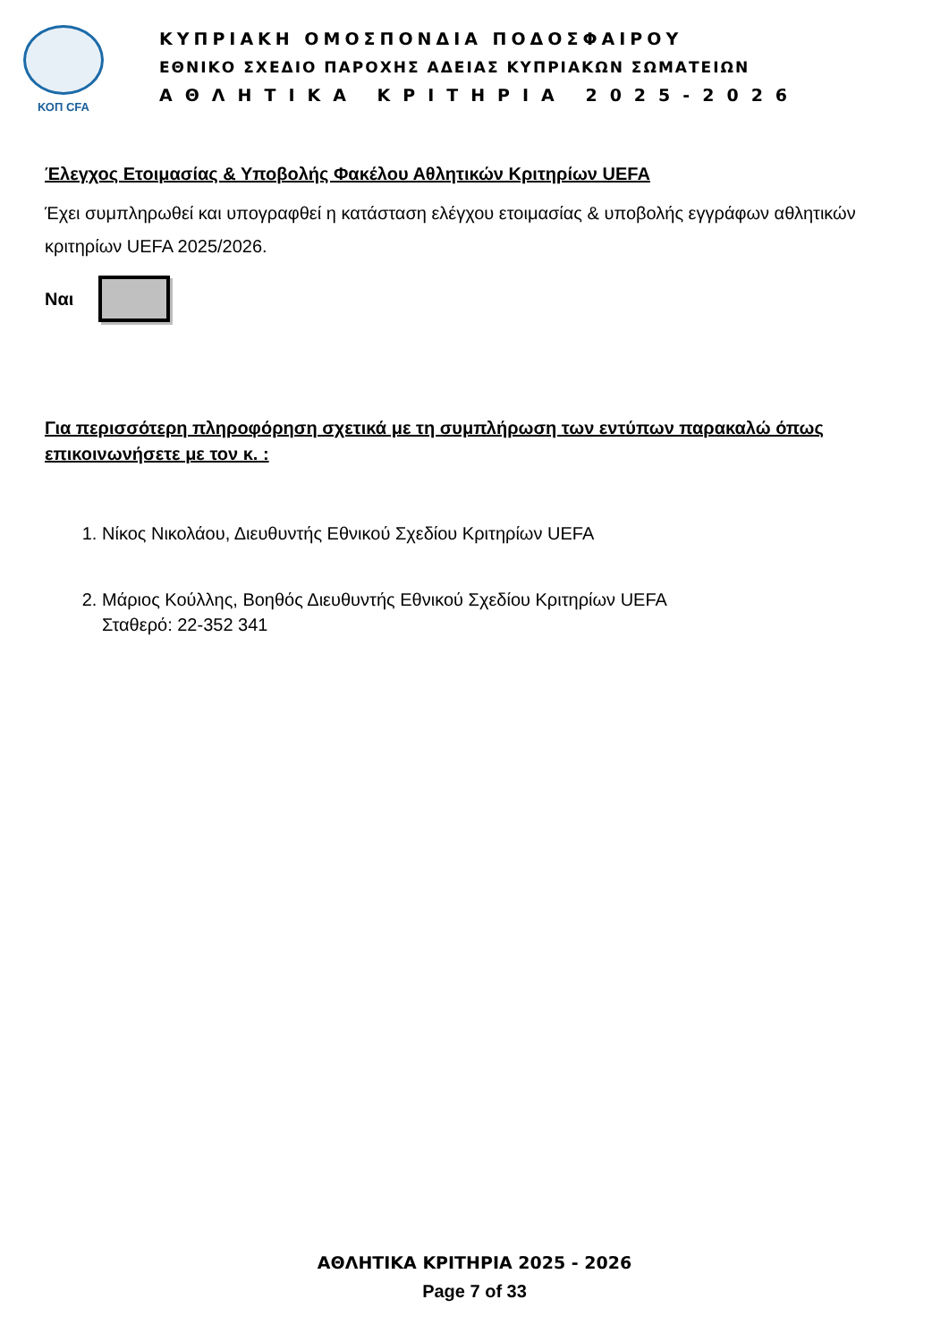ΚΟΠ CFA
ΚΥΠΡΙΑΚΗ ΟΜΟΣΠΟΝΔΙΑ ΠΟΔΟΣΦΑΙΡΟΥ
ΕΘΝΙΚΟ ΣΧΕΔΙΟ ΠΑΡΟΧΗΣ ΑΔΕΙΑΣ ΚΥΠΡΙΑΚΩΝ ΣΩΜΑΤΕΙΩΝ
ΑΘΛΗΤΙΚΑ ΚΡΙΤΗΡΙΑ 2025-2026
Έλεγχος Ετοιμασίας & Υποβολής Φακέλου Αθλητικών Κριτηρίων UEFA
Έχει συμπληρωθεί και υπογραφθεί η κατάσταση ελέγχου ετοιμασίας & υποβολής εγγράφων αθλητικών κριτηρίων UEFA 2025/2026.
Ναι
Για περισσότερη πληροφόρηση σχετικά με τη συμπλήρωση των εντύπων παρακαλώ όπως επικοινωνήσετε με τον κ. :
1. Νίκος Νικολάου, Διευθυντής Εθνικού Σχεδίου Κριτηρίων UEFA
2. Μάριος Κούλλης, Βοηθός Διευθυντής Εθνικού Σχεδίου Κριτηρίων UEFA
Σταθερό: 22-352 341
ΑΘΛΗΤΙΚΑ ΚΡΙΤΗΡΙΑ 2025 - 2026
Page 7 of 33